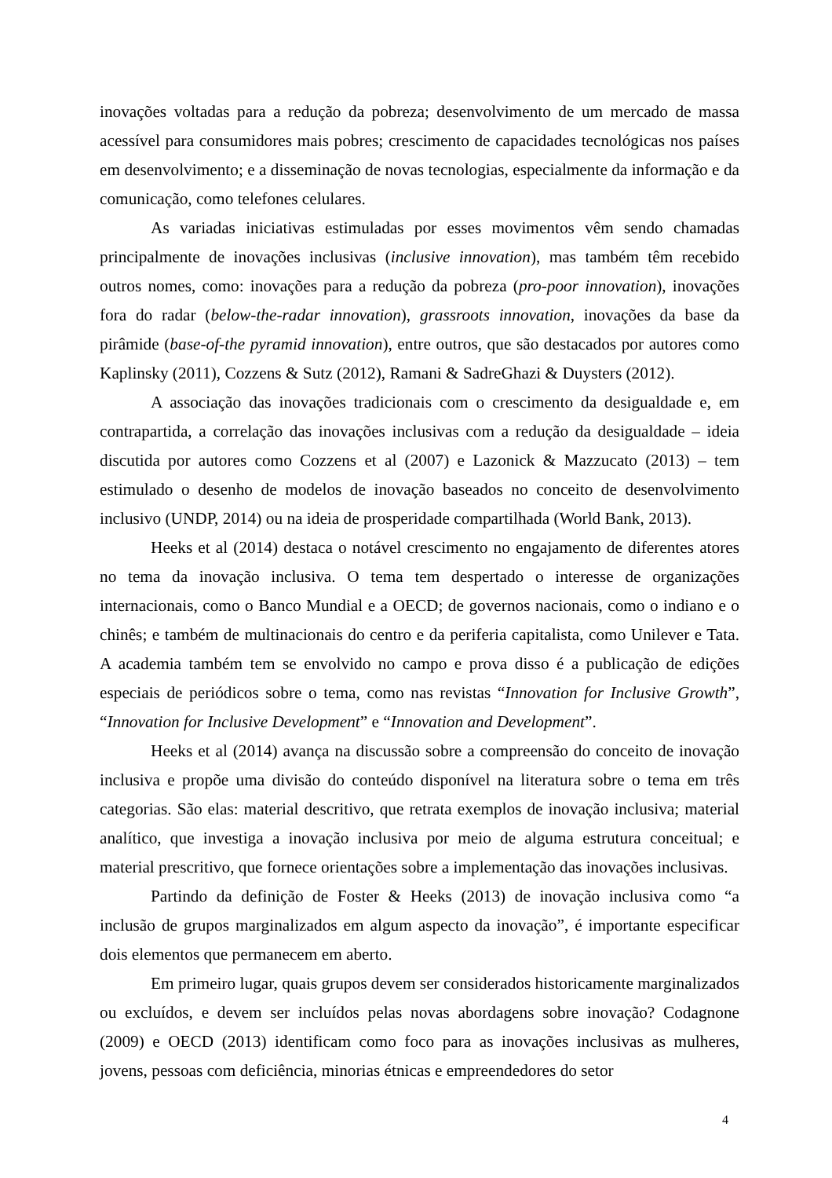inovações voltadas para a redução da pobreza; desenvolvimento de um mercado de massa acessível para consumidores mais pobres; crescimento de capacidades tecnológicas nos países em desenvolvimento; e a disseminação de novas tecnologias, especialmente da informação e da comunicação, como telefones celulares.
As variadas iniciativas estimuladas por esses movimentos vêm sendo chamadas principalmente de inovações inclusivas (inclusive innovation), mas também têm recebido outros nomes, como: inovações para a redução da pobreza (pro-poor innovation), inovações fora do radar (below-the-radar innovation), grassroots innovation, inovações da base da pirâmide (base-of-the pyramid innovation), entre outros, que são destacados por autores como Kaplinsky (2011), Cozzens & Sutz (2012), Ramani & SadreGhazi & Duysters (2012).
A associação das inovações tradicionais com o crescimento da desigualdade e, em contrapartida, a correlação das inovações inclusivas com a redução da desigualdade – ideia discutida por autores como Cozzens et al (2007) e Lazonick & Mazzucato (2013) – tem estimulado o desenho de modelos de inovação baseados no conceito de desenvolvimento inclusivo (UNDP, 2014) ou na ideia de prosperidade compartilhada (World Bank, 2013).
Heeks et al (2014) destaca o notável crescimento no engajamento de diferentes atores no tema da inovação inclusiva. O tema tem despertado o interesse de organizações internacionais, como o Banco Mundial e a OECD; de governos nacionais, como o indiano e o chinês; e também de multinacionais do centro e da periferia capitalista, como Unilever e Tata. A academia também tem se envolvido no campo e prova disso é a publicação de edições especiais de periódicos sobre o tema, como nas revistas “Innovation for Inclusive Growth”, “Innovation for Inclusive Development” e “Innovation and Development”.
Heeks et al (2014) avança na discussão sobre a compreensão do conceito de inovação inclusiva e propõe uma divisão do conteúdo disponível na literatura sobre o tema em três categorias. São elas: material descritivo, que retrata exemplos de inovação inclusiva; material analítico, que investiga a inovação inclusiva por meio de alguma estrutura conceitual; e material prescritivo, que fornece orientações sobre a implementação das inovações inclusivas.
Partindo da definição de Foster & Heeks (2013) de inovação inclusiva como “a inclusão de grupos marginalizados em algum aspecto da inovação”, é importante especificar dois elementos que permanecem em aberto.
Em primeiro lugar, quais grupos devem ser considerados historicamente marginalizados ou excluídos, e devem ser incluídos pelas novas abordagens sobre inovação? Codagnone (2009) e OECD (2013) identificam como foco para as inovações inclusivas as mulheres, jovens, pessoas com deficiência, minorias étnicas e empreendedores do setor
4